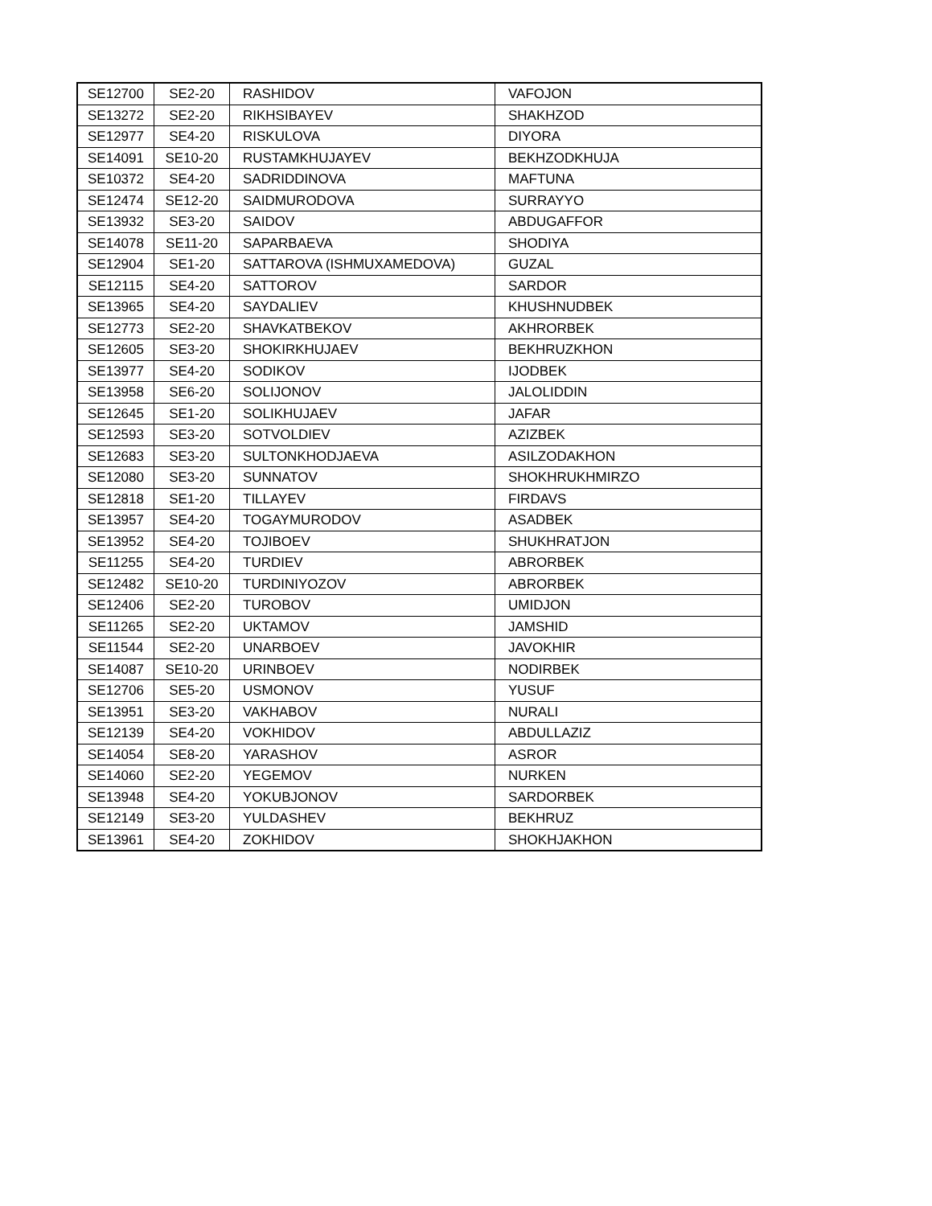| SE12700 | SE2-20 | RASHIDOV | VAFOJON |
| SE13272 | SE2-20 | RIKHSIBAYEV | SHAKHZOD |
| SE12977 | SE4-20 | RISKULOVA | DIYORA |
| SE14091 | SE10-20 | RUSTAMKHUJAYEV | BEKHZODKHUJA |
| SE10372 | SE4-20 | SADRIDDINOVA | MAFTUNA |
| SE12474 | SE12-20 | SAIDMURODOVA | SURRAYYO |
| SE13932 | SE3-20 | SAIDOV | ABDUGAFFOR |
| SE14078 | SE11-20 | SAPARBAEVA | SHODIYA |
| SE12904 | SE1-20 | SATTAROVA (ISHMUXAMEDOVA) | GUZAL |
| SE12115 | SE4-20 | SATTOROV | SARDOR |
| SE13965 | SE4-20 | SAYDALIEV | KHUSHNUDBEK |
| SE12773 | SE2-20 | SHAVKATBEKOV | AKHRORBEK |
| SE12605 | SE3-20 | SHOKIRKHUJAEV | BEKHRUZKHON |
| SE13977 | SE4-20 | SODIKOV | IJODBEK |
| SE13958 | SE6-20 | SOLIJONOV | JALOLIDDIN |
| SE12645 | SE1-20 | SOLIKHUJAEV | JAFAR |
| SE12593 | SE3-20 | SOTVOLDIEV | AZIZBEK |
| SE12683 | SE3-20 | SULTONKHODJAEVA | ASILZODAKHON |
| SE12080 | SE3-20 | SUNNATOV | SHOKHRUKHMIRZO |
| SE12818 | SE1-20 | TILLAYEV | FIRDAVS |
| SE13957 | SE4-20 | TOGAYMURODOV | ASADBEK |
| SE13952 | SE4-20 | TOJIBOEV | SHUKHRATJON |
| SE11255 | SE4-20 | TURDIEV | ABRORBEK |
| SE12482 | SE10-20 | TURDINIYOZOV | ABRORBEK |
| SE12406 | SE2-20 | TUROBOV | UMIDJON |
| SE11265 | SE2-20 | UKTAMOV | JAMSHID |
| SE11544 | SE2-20 | UNARBOEV | JAVOKHIR |
| SE14087 | SE10-20 | URINBOEV | NODIRBEK |
| SE12706 | SE5-20 | USMONOV | YUSUF |
| SE13951 | SE3-20 | VAKHABOV | NURALI |
| SE12139 | SE4-20 | VOKHIDOV | ABDULLAZIZ |
| SE14054 | SE8-20 | YARASHOV | ASROR |
| SE14060 | SE2-20 | YEGEMOV | NURKEN |
| SE13948 | SE4-20 | YOKUBJONOV | SARDORBEK |
| SE12149 | SE3-20 | YULDASHEV | BEKHRUZ |
| SE13961 | SE4-20 | ZOKHIDOV | SHOKHJAKHON |